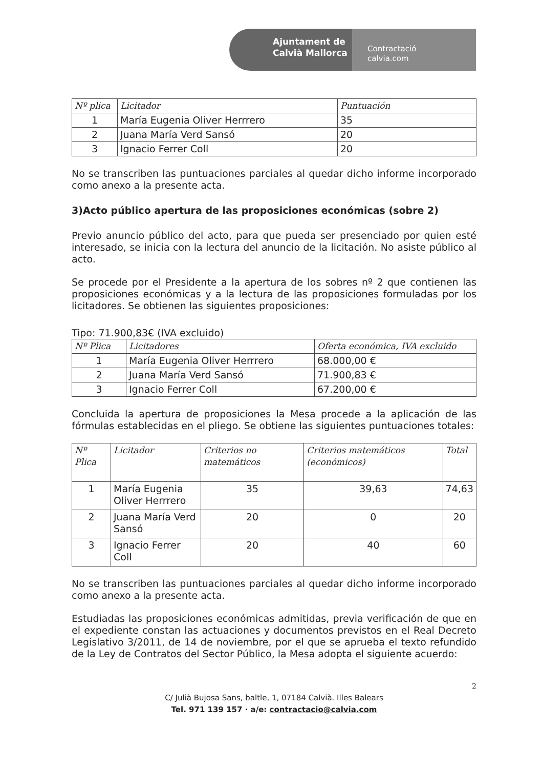Ajuntament de
Calvià Mallorca
Contractació
calvia.com
| Nº plica | Licitador | Puntuación |
| --- | --- | --- |
| 1 | María Eugenia Oliver Herrrero | 35 |
| 2 | Juana María Verd Sansó | 20 |
| 3 | Ignacio Ferrer Coll | 20 |
No se transcriben las puntuaciones parciales al quedar dicho informe incorporado como anexo a la presente acta.
3)Acto público apertura de las proposiciones económicas (sobre 2)
Previo anuncio público del acto, para que pueda ser presenciado por quien esté interesado, se inicia con la lectura del anuncio de la licitación. No asiste público al acto.
Se procede por el Presidente a la apertura de los sobres nº 2 que contienen las proposiciones económicas y a la lectura de las proposiciones formuladas por los licitadores. Se obtienen las siguientes proposiciones:
Tipo: 71.900,83€ (IVA excluido)
| Nº Plica | Licitadores | Oferta económica, IVA excluido |
| --- | --- | --- |
| 1 | María Eugenia Oliver Herrrero | 68.000,00 € |
| 2 | Juana María Verd Sansó | 71.900,83 € |
| 3 | Ignacio Ferrer Coll | 67.200,00 € |
Concluida la apertura de proposiciones la Mesa procede a la aplicación de las fórmulas establecidas en el pliego. Se obtiene las siguientes puntuaciones totales:
| Nº Plica | Licitador | Criterios no matemáticos | Criterios matemáticos (económicos) | Total |
| --- | --- | --- | --- | --- |
| 1 | María Eugenia Oliver Herrrero | 35 | 39,63 | 74,63 |
| 2 | Juana María Verd Sansó | 20 | 0 | 20 |
| 3 | Ignacio Ferrer Coll | 20 | 40 | 60 |
No se transcriben las puntuaciones parciales al quedar dicho informe incorporado como anexo a la presente acta.
Estudiadas las proposiciones económicas admitidas, previa verificación de que en el expediente constan las actuaciones y documentos previstos en el Real Decreto Legislativo 3/2011, de 14 de noviembre, por el que se aprueba el texto refundido de la Ley de Contratos del Sector Público, la Mesa adopta el siguiente acuerdo:
2
C/ Julià Bujosa Sans, baltle, 1, 07184 Calvià. Illes Balears
Tel. 971 139 157 · a/e: contractacio@calvia.com